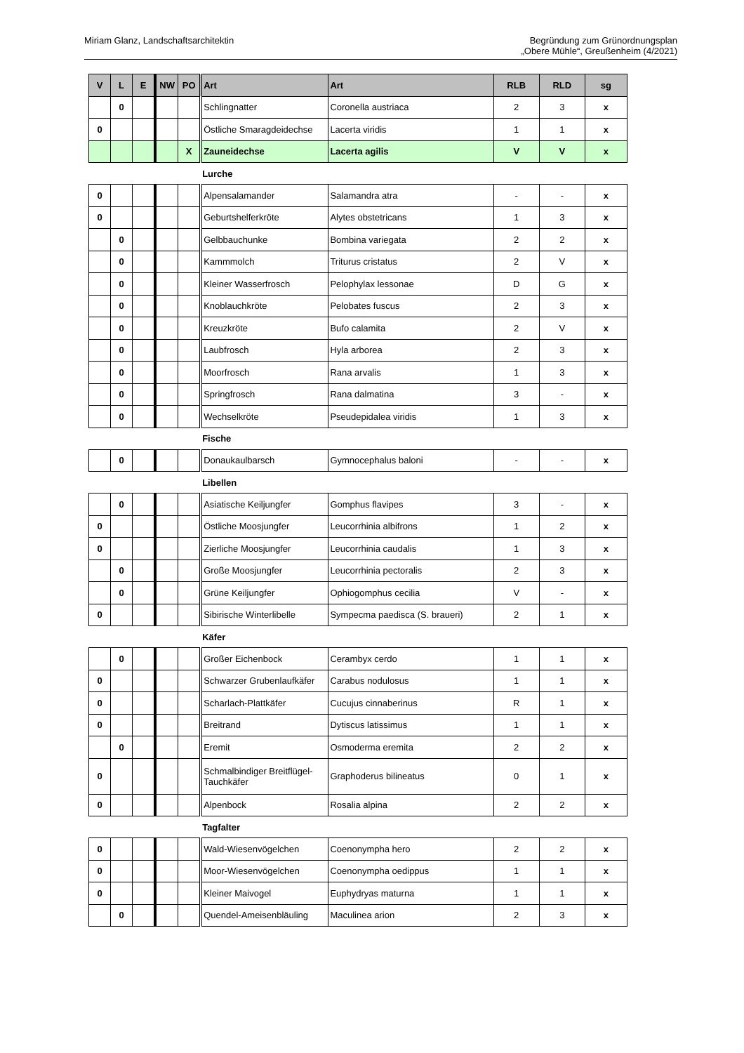Miriam Glanz, Landschaftsarchitektin
Begründung zum Grünordnungsplan
„Obere Mühle“, Greußenheim (4/2021)
| V | L | E | NW | PO | Art | Art | RLB | RLD | sg |
| --- | --- | --- | --- | --- | --- | --- | --- | --- | --- |
| | 0 | | | | Schlingnatter | Coronella austriaca | 2 | 3 | x |
| 0 | | | | | Östliche Smaragdeidechse | Lacerta viridis | 1 | 1 | x |
| | | | | X | Zauneidechse | Lacerta agilis | V | V | x |
| | | | | | Lurche | | | | |
| 0 | | | | | Alpensalamander | Salamandra atra | - | - | x |
| 0 | | | | | Geburtshelferkröte | Alytes obstetricans | 1 | 3 | x |
| | 0 | | | | Gelbbauchunke | Bombina variegata | 2 | 2 | x |
| | 0 | | | | Kammmolch | Triturus cristatus | 2 | V | x |
| | 0 | | | | Kleiner Wasserfrosch | Pelophylax lessonae | D | G | x |
| | 0 | | | | Knoblauchkröte | Pelobates fuscus | 2 | 3 | x |
| | 0 | | | | Kreuzkröte | Bufo calamita | 2 | V | x |
| | 0 | | | | Laubfrosch | Hyla arborea | 2 | 3 | x |
| | 0 | | | | Moorfrosch | Rana arvalis | 1 | 3 | x |
| | 0 | | | | Springfrosch | Rana dalmatina | 3 | - | x |
| | 0 | | | | Wechselkröte | Pseudepidalea viridis | 1 | 3 | x |
| | | | | | Fische | | | | |
| | 0 | | | | Donaukaulbarsch | Gymnocephalus baloni | - | - | x |
| | | | | | Libellen | | | | |
| | 0 | | | | Asiatische Keiljungfer | Gomphus flavipes | 3 | - | x |
| 0 | | | | | Östliche Moosjungfer | Leucorrhinia albifrons | 1 | 2 | x |
| 0 | | | | | Zierliche Moosjungfer | Leucorrhinia caudalis | 1 | 3 | x |
| | 0 | | | | Große Moosjungfer | Leucorrhinia pectoralis | 2 | 3 | x |
| | 0 | | | | Grüne Keiljungfer | Ophiogomphus cecilia | V | - | x |
| 0 | | | | | Sibirische Winterlibelle | Sympecma paedisca (S. braueri) | 2 | 1 | x |
| | | | | | Käfer | | | | |
| | 0 | | | | Großer Eichenbock | Cerambyx cerdo | 1 | 1 | x |
| 0 | | | | | Schwarzer Grubenlaufkäfer | Carabus nodulosus | 1 | 1 | x |
| 0 | | | | | Scharlach-Plattkäfer | Cucujus cinnaberinus | R | 1 | x |
| 0 | | | | | Breitrand | Dytiscus latissimus | 1 | 1 | x |
| | 0 | | | | Eremit | Osmoderma eremita | 2 | 2 | x |
| 0 | | | | | Schmalbindiger Breitflügel-Tauchkäfer | Graphoderus bilineatus | 0 | 1 | x |
| 0 | | | | | Alpenbock | Rosalia alpina | 2 | 2 | x |
| | | | | | Tagfalter | | | | |
| 0 | | | | | Wald-Wiesenvögelchen | Coenonympha hero | 2 | 2 | x |
| 0 | | | | | Moor-Wiesenvögelchen | Coenonympha oedippus | 1 | 1 | x |
| 0 | | | | | Kleiner Maivogel | Euphydryas maturna | 1 | 1 | x |
| | 0 | | | | Quendel-Ameisenbläuling | Maculinea arion | 2 | 3 | x |